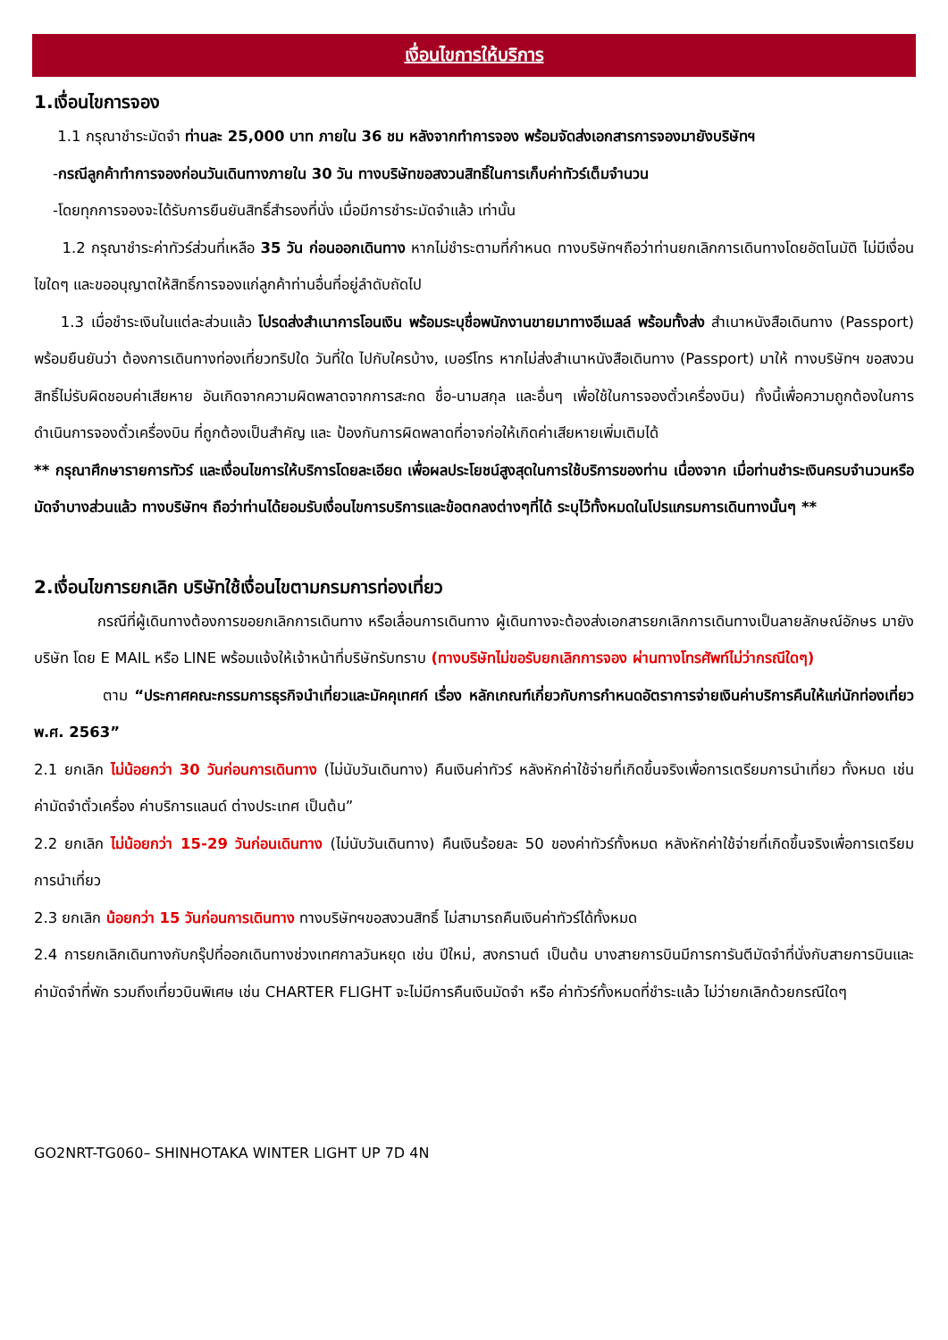เงื่อนไขการให้บริการ
1.เงื่อนไขการจอง
1.1 กรุณาชำระมัดจำ ท่านละ 25,000 บาท ภายใน 36 ชม หลังจากทำการจอง พร้อมจัดส่งเอกสารการจองมายังบริษัทฯ
-กรณีลูกค้าทำการจองก่อนวันเดินทางภายใน 30 วัน ทางบริษัทขอสงวนสิทธิ์ในการเก็บค่าทัวร์เต็มจำนวน
-โดยทุกการจองจะได้รับการยืนยันสิทธิ์สำรองที่นั่ง เมื่อมีการชำระมัดจำแล้ว เท่านั้น
1.2 กรุณาชำระค่าทัวร์ส่วนที่เหลือ 35 วัน ก่อนออกเดินทาง หากไม่ชำระตามที่กำหนด ทางบริษัทฯถือว่าท่านยกเลิกการเดินทางโดยอัตโนมัติ ไม่มีเงื่อนไขใดๆ และขออนุญาตให้สิทธิ์การจองแก่ลูกค้าท่านอื่นที่อยู่ลำดับถัดไป
1.3 เมื่อชำระเงินในแต่ละส่วนแล้ว โปรดส่งสำเนาการโอนเงิน พร้อมระบุชื่อพนักงานขายมาทางอีเมลล์ พร้อมทั้งส่ง สำเนาหนังสือเดินทาง (Passport) พร้อมยืนยันว่า ต้องการเดินทางท่องเที่ยวทริปใด วันที่ใด ไปกับใครบ้าง, เบอร์โทร หากไม่ส่งสำเนาหนังสือเดินทาง (Passport) มาให้ ทางบริษัทฯ ขอสงวนสิทธิ์ไม่รับผิดชอบค่าเสียหาย อันเกิดจากความผิดพลาดจากการสะกด ชื่อ-นามสกุล และอื่นๆ เพื่อใช้ในการจองตั๋วเครื่องบิน) ทั้งนี้เพื่อความถูกต้องในการดำเนินการจองตั๋วเครื่องบิน ที่ถูกต้องเป็นสำคัญ และ ป้องกันการผิดพลาดที่อาจก่อให้เกิดค่าเสียหายเพิ่มเติมได้
** กรุณาศึกษารายการทัวร์ และเงื่อนไขการให้บริการโดยละเอียด เพื่อผลประโยชน์สูงสุดในการใช้บริการของท่าน เนื่องจาก เมื่อท่านชำระเงินครบจำนวนหรือมัดจำบางส่วนแล้ว ทางบริษัทฯ ถือว่าท่านได้ยอมรับเงื่อนไขการบริการและข้อตกลงต่างๆที่ได้ ระบุไว้ทั้งหมดในโปรแกรมการเดินทางนั้นๆ **
2.เงื่อนไขการยกเลิก บริษัทใช้เงื่อนไขตามกรมการท่องเที่ยว
กรณีที่ผู้เดินทางต้องการขอยกเลิกการเดินทาง หรือเลื่อนการเดินทาง ผู้เดินทางจะต้องส่งเอกสารยกเลิกการเดินทางเป็นลายลักษณ์อักษร มายังบริษัท โดย E MAIL หรือ LINE พร้อมแจ้งให้เจ้าหน้าที่บริษัทรับทราบ (ทางบริษัทไม่ขอรับยกเลิกการจอง ผ่านทางโทรศัพท์ไม่ว่ากรณีใดๆ)
ตาม “ประกาศคณะกรรมการธุรกิจนำเที่ยวและมัคคุเทศก์ เรื่อง หลักเกณฑ์เกี่ยวกับการกำหนดอัตราการจ่ายเงินค่าบริการคืนให้แก่นักท่องเที่ยว พ.ศ. 2563”
2.1 ยกเลิก ไม่น้อยกว่า 30 วันก่อนการเดินทาง (ไม่นับวันเดินทาง) คืนเงินค่าทัวร์ หลังหักค่าใช้จ่ายที่เกิดขึ้นจริงเพื่อการเตรียมการนำเที่ยว ทั้งหมด เช่น ค่ามัดจำตั๋วเครื่อง ค่าบริการแลนด์ ต่างประเทศ เป็นต้น”
2.2 ยกเลิก ไม่น้อยกว่า 15-29 วันก่อนเดินทาง (ไม่นับวันเดินทาง) คืนเงินร้อยละ 50 ของค่าทัวร์ทั้งหมด หลังหักค่าใช้จ่ายที่เกิดขึ้นจริงเพื่อการเตรียมการนำเที่ยว
2.3 ยกเลิก น้อยกว่า 15 วันก่อนการเดินทาง ทางบริษัทฯขอสงวนสิทธิ์ ไม่สามารถคืนเงินค่าทัวร์ได้ทั้งหมด
2.4 การยกเลิกเดินทางกับกรุ๊ปที่ออกเดินทางช่วงเทศกาลวันหยุด เช่น ปีใหม่, สงกรานต์ เป็นต้น บางสายการบินมีการการันตีมัดจำที่นั่งกับสายการบินและค่ามัดจำที่พัก รวมถึงเที่ยวบินพิเศษ เช่น CHARTER FLIGHT จะไม่มีการคืนเงินมัดจำ หรือ ค่าทัวร์ทั้งหมดที่ชำระแล้ว ไม่ว่ายกเลิกด้วยกรณีใดๆ
GO2NRT-TG060– SHINHOTAKA WINTER LIGHT UP 7D 4N